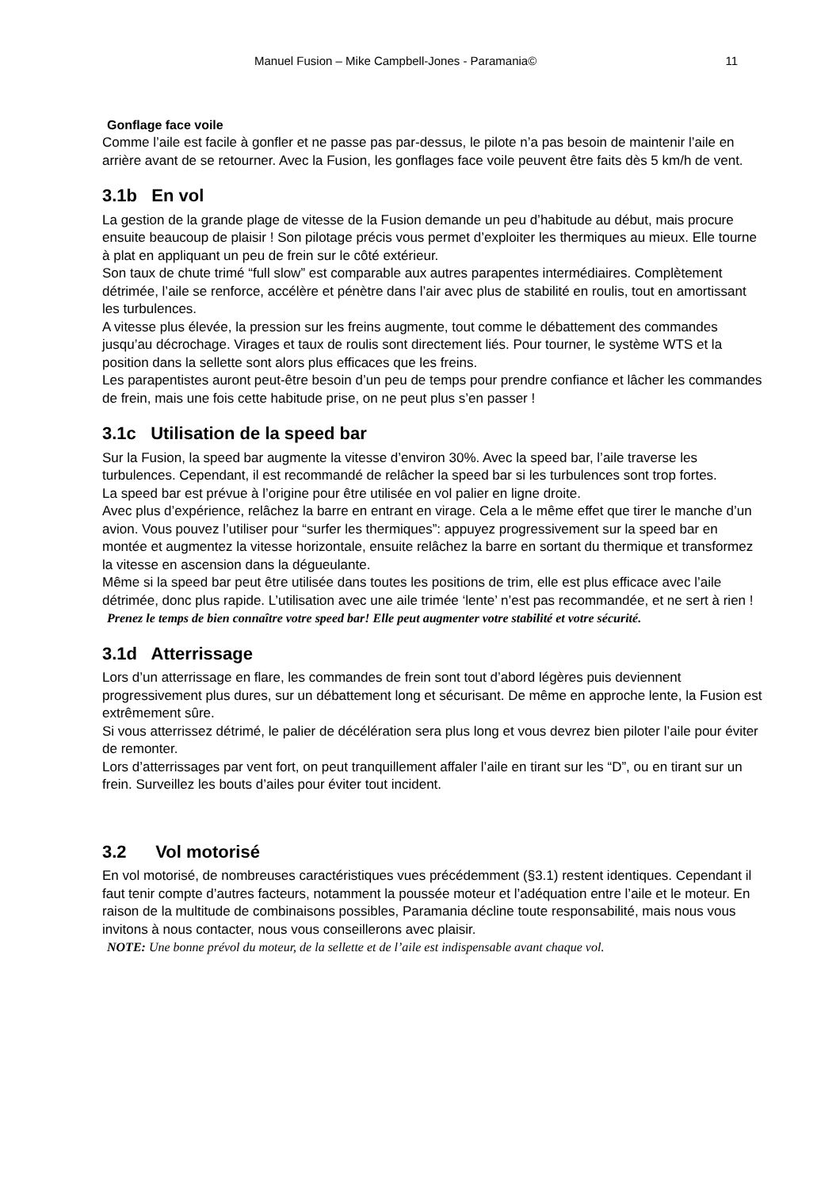Manuel Fusion – Mike Campbell-Jones - Paramania© 11
Gonflage face voile
Comme l’aile est facile à gonfler et ne passe pas par-dessus, le pilote n’a pas besoin de maintenir l’aile en arrière avant de se retourner. Avec la Fusion, les gonflages face voile peuvent être faits dès 5 km/h de vent.
3.1b En vol
La gestion de la grande plage de vitesse de la Fusion demande un peu d’habitude au début, mais procure ensuite beaucoup de plaisir ! Son pilotage précis vous permet d’exploiter les thermiques au mieux. Elle tourne à plat en appliquant un peu de frein sur le côté extérieur.
Son taux de chute trimé “full slow” est comparable aux autres parapentes intermédiaires. Complètement détrimée, l’aile se renforce, accélère et pénètre dans l’air avec plus de stabilité en roulis, tout en amortissant les turbulences.
A vitesse plus élevée, la pression sur les freins augmente, tout comme le débattement des commandes jusqu’au décrochage. Virages et taux de roulis sont directement liés. Pour tourner, le système WTS et la position dans la sellette sont alors plus efficaces que les freins.
Les parapentistes auront peut-être besoin d’un peu de temps pour prendre confiance et lâcher les commandes de frein, mais une fois cette habitude prise, on ne peut plus s’en passer !
3.1c Utilisation de la speed bar
Sur la Fusion, la speed bar augmente la vitesse d’environ 30%. Avec la speed bar, l’aile traverse les turbulences. Cependant, il est recommandé de relâcher la speed bar si les turbulences sont trop fortes.
La speed bar est prévue à l’origine pour être utilisée en vol palier en ligne droite.
Avec plus d’expérience, relâchez la barre en entrant en virage. Cela a le même effet que tirer le manche d’un avion. Vous pouvez l’utiliser pour “surfer les thermiques”: appuyez progressivement sur la speed bar en montée et augmentez la vitesse horizontale, ensuite relâchez la barre en sortant du thermique et transformez la vitesse en ascension dans la dégueulante.
Même si la speed bar peut être utilisée dans toutes les positions de trim, elle est plus efficace avec l’aile détrimée, donc plus rapide. L’utilisation avec une aile trimée ‘lente’ n’est pas recommandée, et ne sert à rien !
Prenez le temps de bien connaître votre speed bar! Elle peut augmenter votre stabilité et votre sécurité.
3.1d Atterrissage
Lors d’un atterrissage en flare, les commandes de frein sont tout d’abord légères puis deviennent progressivement plus dures, sur un débattement long et sécurisant. De même en approche lente, la Fusion est extrêmement sûre.
Si vous atterrissez détrimé, le palier de décélération sera plus long et vous devrez bien piloter l’aile pour éviter de remonter.
Lors d’atterrissages par vent fort, on peut tranquillement affaler l’aile en tirant sur les “D”, ou en tirant sur un frein. Surveillez les bouts d’ailes pour éviter tout incident.
3.2 Vol motorisé
En vol motorisé, de nombreuses caractéristiques vues précédemment (§3.1) restent identiques. Cependant il faut tenir compte d’autres facteurs, notamment la poussée moteur et l’adéquation entre l’aile et le moteur. En raison de la multitude de combinaisons possibles, Paramania décline toute responsabilité, mais nous vous invitons à nous contacter, nous vous conseillerons avec plaisir.
NOTE: Une bonne prévol du moteur, de la sellette et de l’aile est indispensable avant chaque vol.